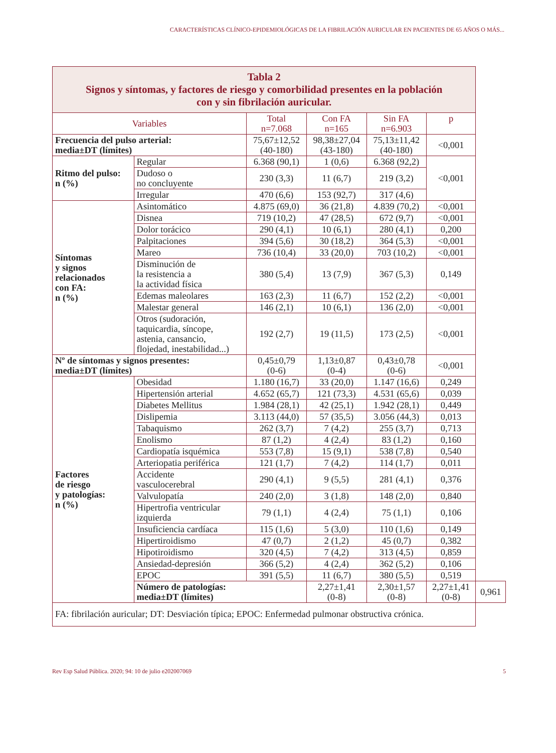CARACTERÍSTICAS CLÍNICO-EPIDEMIOLÓGICAS DE LA FIBRILACIÓN AURICULAR EN PACIENTES DE 65 AÑOS O MÁS...
| Tabla 2 Signos y síntomas, y factores de riesgo y comorbilidad presentes en la población con y sin fibrilación auricular. | | | | | | |
| Variables | | Total n=7.068 | Con FA n=165 | Sin FA n=6.903 | p | |
| Frecuencia del pulso arterial: media±DT (límites) | | 75,67±12,52 (40-180) | 98,38±27,04 (43-180) | 75,13±11,42 (40-180) | <0,001 | |
| Ritmo del pulso: n (%) | Regular | 6.368 (90,1) | 1 (0,6) | 6.368 (92,2) | <0,001 | |
| | Dudoso o no concluyente | 230 (3,3) | 11 (6,7) | 219 (3,2) | | |
| | Irregular | 470 (6,6) | 153 (92,7) | 317 (4,6) | | |
| Síntomas y signos relacionados con FA: n (%) | Asintomático | 4.875 (69,0) | 36 (21,8) | 4.839 (70,2) | <0,001 | |
| | Disnea | 719 (10,2) | 47 (28,5) | 672 (9,7) | <0,001 | |
| | Dolor torácico | 290 (4,1) | 10 (6,1) | 280 (4,1) | 0,200 | |
| | Palpitaciones | 394 (5,6) | 30 (18,2) | 364 (5,3) | <0,001 | |
| | Mareo | 736 (10,4) | 33 (20,0) | 703 (10,2) | <0,001 | |
| | Disminución de la resistencia a la actividad física | 380 (5,4) | 13 (7,9) | 367 (5,3) | 0,149 | |
| | Edemas maleolares | 163 (2,3) | 11 (6,7) | 152 (2,2) | <0,001 | |
| | Malestar general | 146 (2,1) | 10 (6,1) | 136 (2,0) | <0,001 | |
| | Otros (sudoración, taquicardia, síncope, astenia, cansancio, flojedad, inestabilidad...) | 192 (2,7) | 19 (11,5) | 173 (2,5) | <0,001 | |
| Nº de síntomas y signos presentes: media±DT (límites) | | 0,45±0,79 (0-6) | 1,13±0,87 (0-4) | 0,43±0,78 (0-6) | <0,001 | |
| Factores de riesgo y patologías: n (%) | Obesidad | 1.180 (16,7) | 33 (20,0) | 1.147 (16,6) | 0,249 | |
| | Hipertensión arterial | 4.652 (65,7) | 121 (73,3) | 4.531 (65,6) | 0,039 | |
| | Diabetes Mellitus | 1.984 (28,1) | 42 (25,1) | 1.942 (28,1) | 0,449 | |
| | Dislipemia | 3.113 (44,0) | 57 (35,5) | 3.056 (44,3) | 0,013 | |
| | Tabaquismo | 262 (3,7) | 7 (4,2) | 255 (3,7) | 0,713 | |
| | Enolismo | 87 (1,2) | 4 (2,4) | 83 (1,2) | 0,160 | |
| | Cardiopatía isquémica | 553 (7,8) | 15 (9,1) | 538 (7,8) | 0,540 | |
| | Arteriopatia periférica | 121 (1,7) | 7 (4,2) | 114 (1,7) | 0,011 | |
| | Accidente vasculocerebral | 290 (4,1) | 9 (5,5) | 281 (4,1) | 0,376 | |
| | Valvulopatía | 240 (2,0) | 3 (1,8) | 148 (2,0) | 0,840 | |
| | Hipertrofia ventricular izquierda | 79 (1,1) | 4 (2,4) | 75 (1,1) | 0,106 | |
| | Insuficiencia cardíaca | 115 (1,6) | 5 (3,0) | 110 (1,6) | 0,149 | |
| | Hipertiroidismo | 47 (0,7) | 2 (1,2) | 45 (0,7) | 0,382 | |
| | Hipotiroidismo | 320 (4,5) | 7 (4,2) | 313 (4,5) | 0,859 | |
| | Ansiedad-depresión | 366 (5,2) | 4 (2,4) | 362 (5,2) | 0,106 | |
| | EPOC | 391 (5,5) | 11 (6,7) | 380 (5,5) | 0,519 | |
| | Número de patologías: media±DT (límites) | | 2,27±1,41 (0-8) | 2,30±1,57 (0-8) | 2,27±1,41 (0-8) | 0,961 |
| FA: fibrilación auricular; DT: Desviación típica; EPOC: Enfermedad pulmonar obstructiva crónica. | | | | | | |
Rev Esp Salud Pública. 2020; 94: 10 de julio e202007069 5